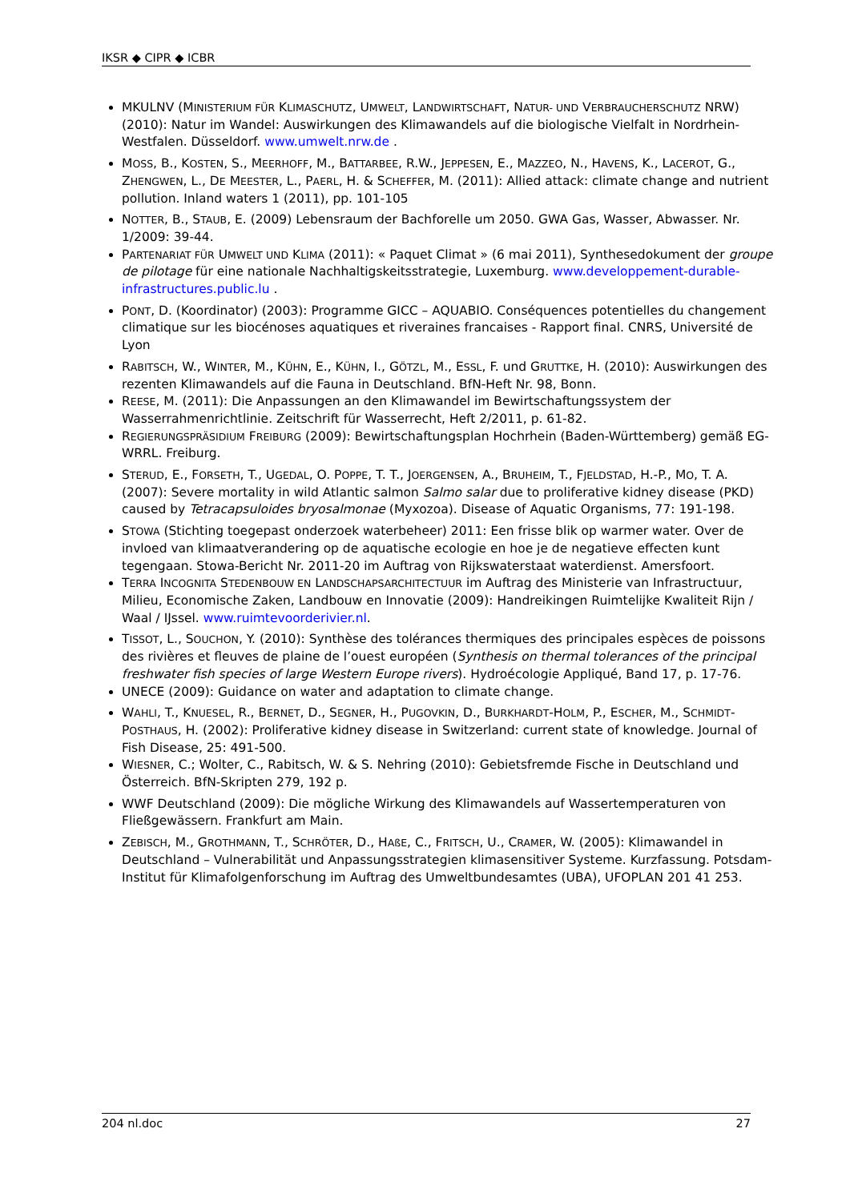IKSR ◆ CIPR ◆ ICBR
MKULNV (MINISTERIUM FÜR KLIMASCHUTZ, UMWELT, LANDWIRTSCHAFT, NATUR- UND VERBRAUCHERSCHUTZ NRW) (2010): Natur im Wandel: Auswirkungen des Klimawandels auf die biologische Vielfalt in Nordrhein-Westfalen. Düsseldorf. www.umwelt.nrw.de .
MOSS, B., KOSTEN, S., MEERHOFF, M., BATTARBEE, R.W., JEPPESEN, E., MAZZEO, N., HAVENS, K., LACEROT, G., ZHENGWEN, L., DE MEESTER, L., PAERL, H. & SCHEFFER, M. (2011): Allied attack: climate change and nutrient pollution. Inland waters 1 (2011), pp. 101-105
NOTTER, B., STAUB, E. (2009) Lebensraum der Bachforelle um 2050. GWA Gas, Wasser, Abwasser. Nr. 1/2009: 39-44.
PARTENARIAT FÜR UMWELT UND KLIMA (2011): « Paquet Climat » (6 mai 2011), Synthesedokument der groupe de pilotage für eine nationale Nachhaltigskeitsstrategie, Luxemburg. www.developpement-durable-infrastructures.public.lu .
PONT, D. (Koordinator) (2003): Programme GICC – AQUABIO. Conséquences potentielles du changement climatique sur les biocénoses aquatiques et riveraines francaises - Rapport final. CNRS, Université de Lyon
RABITSCH, W., WINTER, M., KÜHN, E., KÜHN, I., GÖTZL, M., ESSL, F. und GRUTTKE, H. (2010): Auswirkungen des rezenten Klimawandels auf die Fauna in Deutschland. BfN-Heft Nr. 98, Bonn.
REESE, M. (2011): Die Anpassungen an den Klimawandel im Bewirtschaftungssystem der Wasserrahmenrichtlinie. Zeitschrift für Wasserrecht, Heft 2/2011, p. 61-82.
REGIERUNGSPRÄSIDIUM FREIBURG (2009): Bewirtschaftungsplan Hochrhein (Baden-Württemberg) gemäß EG-WRRL. Freiburg.
STERUD, E., FORSETH, T., UGEDAL, O. POPPE, T. T., JOERGENSEN, A., BRUHEIM, T., FJELDSTAD, H.-P., MO, T. A. (2007): Severe mortality in wild Atlantic salmon Salmo salar due to proliferative kidney disease (PKD) caused by Tetracapsuloides bryosalmonae (Myxozoa). Disease of Aquatic Organisms, 77: 191-198.
STOWA (Stichting toegepast onderzoek waterbeheer) 2011: Een frisse blik op warmer water. Over de invloed van klimaatverandering op de aquatische ecologie en hoe je de negatieve effecten kunt tegengaan. Stowa-Bericht Nr. 2011-20 im Auftrag von Rijkswaterstaat waterdienst. Amersfoort.
TERRA INCOGNITA STEDENBOUW EN LANDSCHAPSARCHITECTUUR im Auftrag des Ministerie van Infrastructuur, Milieu, Economische Zaken, Landbouw en Innovatie (2009): Handreikingen Ruimtelijke Kwaliteit Rijn / Waal / IJssel. www.ruimtevoorderivier.nl.
TISSOT, L., SOUCHON, Y. (2010): Synthèse des tolérances thermiques des principales espèces de poissons des rivières et fleuves de plaine de l’ouest européen (Synthesis on thermal tolerances of the principal freshwater fish species of large Western Europe rivers). Hydroécologie Appliqué, Band 17, p. 17-76.
UNECE (2009): Guidance on water and adaptation to climate change.
WAHLI, T., KNUESEL, R., BERNET, D., SEGNER, H., PUGOVKIN, D., BURKHARDT-HOLM, P., ESCHER, M., SCHMIDT-POSTHAUS, H. (2002): Proliferative kidney disease in Switzerland: current state of knowledge. Journal of Fish Disease, 25: 491-500.
WIESNER, C.; Wolter, C., Rabitsch, W. & S. Nehring (2010): Gebietsfremde Fische in Deutschland und Österreich. BfN-Skripten 279, 192 p.
WWF Deutschland (2009): Die mögliche Wirkung des Klimawandels auf Wassertemperaturen von Fließgewässern. Frankfurt am Main.
ZEBISCH, M., GROTHMANN, T., SCHRÖTER, D., HAßE, C., FRITSCH, U., CRAMER, W. (2005): Klimawandel in Deutschland – Vulnerabilität und Anpassungsstrategien klimasensitiver Systeme. Kurzfassung. Potsdam-Institut für Klimafolgenforschung im Auftrag des Umweltbundesamtes (UBA), UFOPLAN 201 41 253.
204 nl.doc 27